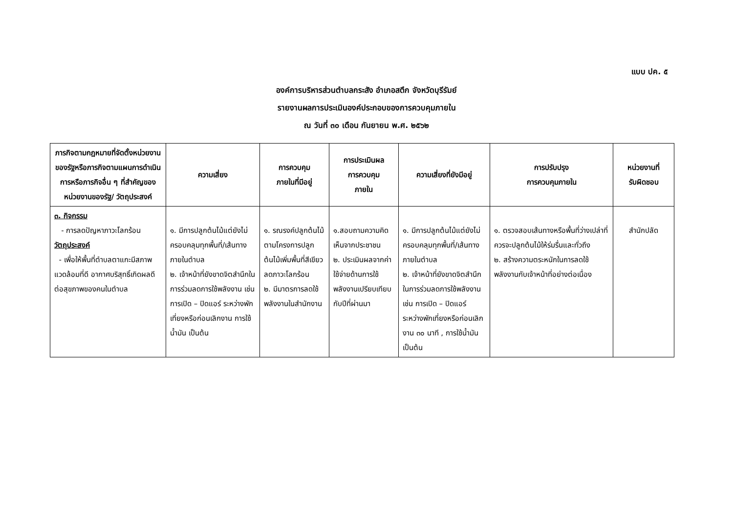แบบ ปค. ๕
องค์การบริหารส่วนตำบลกระสัง อำเภอสตึก จังหวัดบุรีรัมย์
รายงานผลการประเมินองค์ประกอบของการควบคุมภายใน
ณ วันที่ ๓๐ เดือน กันยายน พ.ศ. ๒๕๖๒
| ภารกิจตามกฎหมายที่จัดตั้งหน่วยงานของรัฐหรือภารกิจตามแผนการดำเนินการหรือภารกิจอื่น ๆ ที่สำคัญของหน่วยงานของรัฐ/ วัตถุประสงค์ | ความเสี่ยง | การควบคุม ภายในที่มีอยู่ | การประเมินผล การควบคุม ภายใน | ความเสี่ยงที่ยังมีอยู่ | การปรับปรุง การควบคุมภายใน | หน่วยงานที่ รับผิดชอบ |
| --- | --- | --- | --- | --- | --- | --- |
| ๓. กิจกรรม - การลดปัญหาภาวะโลกร้อน วัตถุประสงค์ - เพื่อให้พื้นที่ตำบลตาแกะมีสภาพแวดล้อมที่ดี อากาศบริสุทธิ์เกิดผลดีต่อสุขภาพของคนในตำบล | ๑. มีการปลูกต้นไม้แต่ยังไม่ครอบคลุมทุกพื้นที่/เส้นทางภายในตำบล ๒. เจ้าหน้าที่ยังขาดจิตสำนึกในการร่วมลดการใช้พลังงาน เช่น การเปิด – ปิดแอร์ ระหว่างพักเที่ยงหรือก่อนเลิกงาน การใช้น้ำมัน เป็นต้น | ๑. รณรงค์ปลูกต้นไม้ตามโครงการปลูกต้นไม้เพิ่มพื้นที่สีเขียวลดภาวะโลกร้อน ๒. มีมาตรการลดใช้พลังงานในสำนักงาน | ๑.สอบถามความคิดเห็นจากประชาชน ๒. ประเมินผลจากค่าใช้จ่ายด้านการใช้พลังงานเปรียบเทียบกับปีที่ผ่านมา | ๑. มีการปลูกต้นไม้แต่ยังไม่ครอบคลุมทุกพื้นที่/เส้นทางภายในตำบล ๒. เจ้าหน้าที่ยังขาดจิตสำนึกในการร่วมลดการใช้พลังงาน เช่น การเปิด – ปิดแอร์ระหว่างพักเที่ยงหรือก่อนเลิกงาน ๓๐ นาที , การใช้น้ำมัน เป็นต้น | ๑. ตรวจสอบเส้นทางหรือพื้นที่ว่างเปล่าที่ควรจะปลูกต้นไม้ให้ร่มรื่นและทั่วถึง ๒. สร้างความตระหนักในการลดใช้พลังงานกับเจ้าหน้าที่อย่างต่อเนื่อง | สำนักปลัด |